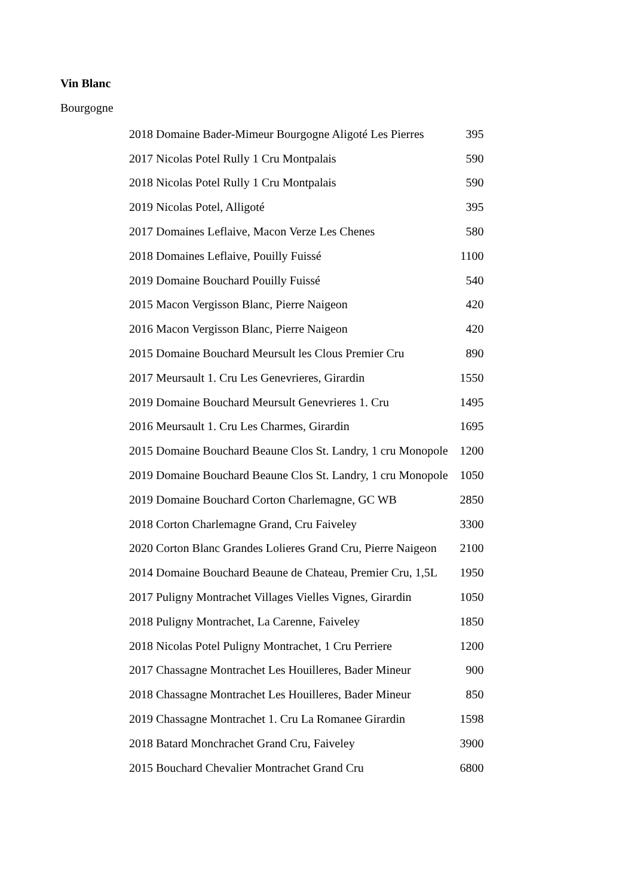Vin Blanc
Bourgogne
| 2018 Domaine Bader-Mimeur Bourgogne Aligoté Les Pierres | 395 |
| 2017 Nicolas Potel Rully 1 Cru Montpalais | 590 |
| 2018 Nicolas Potel Rully 1 Cru Montpalais | 590 |
| 2019 Nicolas Potel, Alligoté | 395 |
| 2017 Domaines Leflaive, Macon Verze Les Chenes | 580 |
| 2018 Domaines Leflaive, Pouilly Fuissé | 1100 |
| 2019 Domaine Bouchard Pouilly Fuissé | 540 |
| 2015 Macon Vergisson Blanc, Pierre Naigeon | 420 |
| 2016 Macon Vergisson Blanc, Pierre Naigeon | 420 |
| 2015 Domaine Bouchard Meursult les Clous Premier Cru | 890 |
| 2017 Meursault 1. Cru Les Genevrieres, Girardin | 1550 |
| 2019 Domaine Bouchard Meursult Genevrieres 1. Cru | 1495 |
| 2016 Meursault 1. Cru Les Charmes, Girardin | 1695 |
| 2015 Domaine Bouchard Beaune Clos St. Landry, 1 cru Monopole | 1200 |
| 2019 Domaine Bouchard Beaune Clos St. Landry, 1 cru Monopole | 1050 |
| 2019 Domaine Bouchard Corton Charlemagne, GC WB | 2850 |
| 2018 Corton Charlemagne Grand, Cru Faiveley | 3300 |
| 2020 Corton Blanc Grandes Lolieres Grand Cru, Pierre Naigeon | 2100 |
| 2014 Domaine Bouchard Beaune de Chateau, Premier Cru, 1,5L | 1950 |
| 2017 Puligny Montrachet Villages Vielles Vignes, Girardin | 1050 |
| 2018 Puligny Montrachet, La Carenne, Faiveley | 1850 |
| 2018 Nicolas Potel Puligny Montrachet, 1 Cru Perriere | 1200 |
| 2017 Chassagne Montrachet Les Houilleres, Bader Mineur | 900 |
| 2018 Chassagne Montrachet Les Houilleres, Bader Mineur | 850 |
| 2019 Chassagne Montrachet 1. Cru La Romanee Girardin | 1598 |
| 2018 Batard Monchrachet Grand Cru, Faiveley | 3900 |
| 2015 Bouchard Chevalier Montrachet Grand Cru | 6800 |